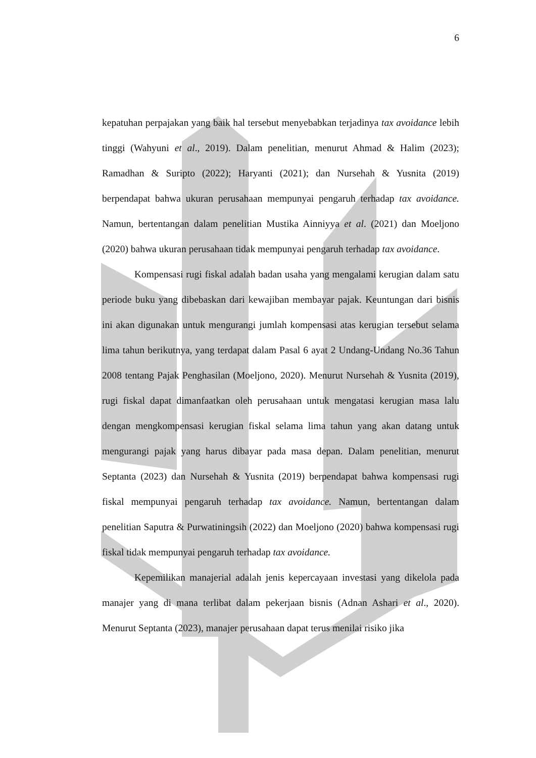6
kepatuhan perpajakan yang baik hal tersebut menyebabkan terjadinya tax avoidance lebih tinggi (Wahyuni et al., 2019). Dalam penelitian, menurut Ahmad & Halim (2023); Ramadhan & Suripto (2022); Haryanti (2021); dan Nursehah & Yusnita (2019) berpendapat bahwa ukuran perusahaan mempunyai pengaruh terhadap tax avoidance. Namun, bertentangan dalam penelitian Mustika Ainniyya et al. (2021) dan Moeljono (2020) bahwa ukuran perusahaan tidak mempunyai pengaruh terhadap tax avoidance.
Kompensasi rugi fiskal adalah badan usaha yang mengalami kerugian dalam satu periode buku yang dibebaskan dari kewajiban membayar pajak. Keuntungan dari bisnis ini akan digunakan untuk mengurangi jumlah kompensasi atas kerugian tersebut selama lima tahun berikutnya, yang terdapat dalam Pasal 6 ayat 2 Undang-Undang No.36 Tahun 2008 tentang Pajak Penghasilan (Moeljono, 2020). Menurut Nursehah & Yusnita (2019), rugi fiskal dapat dimanfaatkan oleh perusahaan untuk mengatasi kerugian masa lalu dengan mengkompensasi kerugian fiskal selama lima tahun yang akan datang untuk mengurangi pajak yang harus dibayar pada masa depan. Dalam penelitian, menurut Septanta (2023) dan Nursehah & Yusnita (2019) berpendapat bahwa kompensasi rugi fiskal mempunyai pengaruh terhadap tax avoidance. Namun, bertentangan dalam penelitian Saputra & Purwatiningsih (2022) dan Moeljono (2020) bahwa kompensasi rugi fiskal tidak mempunyai pengaruh terhadap tax avoidance.
Kepemilikan manajerial adalah jenis kepercayaan investasi yang dikelola pada manajer yang di mana terlibat dalam pekerjaan bisnis (Adnan Ashari et al., 2020). Menurut Septanta (2023), manajer perusahaan dapat terus menilai risiko jika